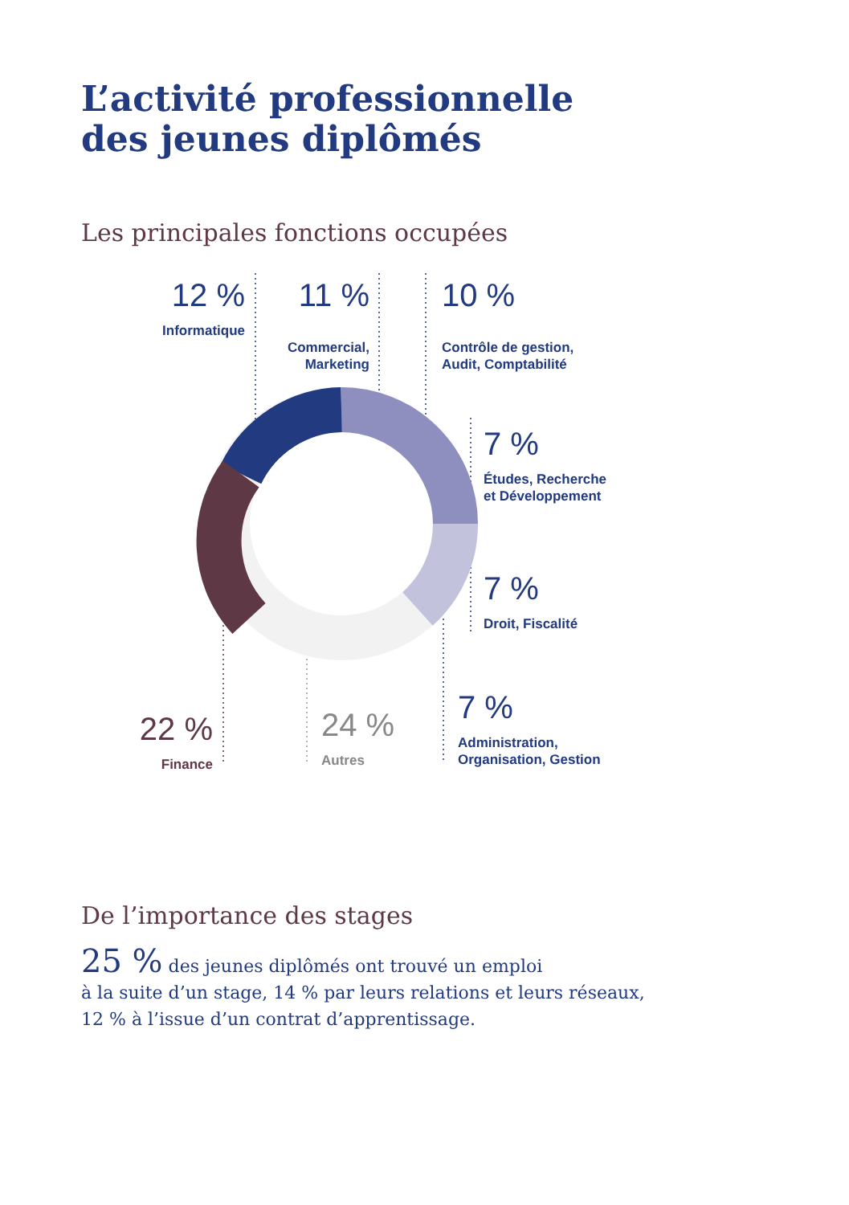L’activité professionnelle
des jeunes diplômés
Les principales fonctions occupées
12 %
Informatique
11 %
Commercial,
Marketing
10 %
Contrôle de gestion,
Audit, Comptabilité
7 %
Études, Recherche
et Développement
7 %
Droit, Fiscalité
7 %
Administration,
Organisation, Gestion
22 %
Finance
24 %
Autres
De l’importance des stages
25 % des jeunes diplômés ont trouvé un emploi
à la suite d’un stage, 14 % par leurs relations et leurs réseaux,
12 % à l’issue d’un contrat d’apprentissage.